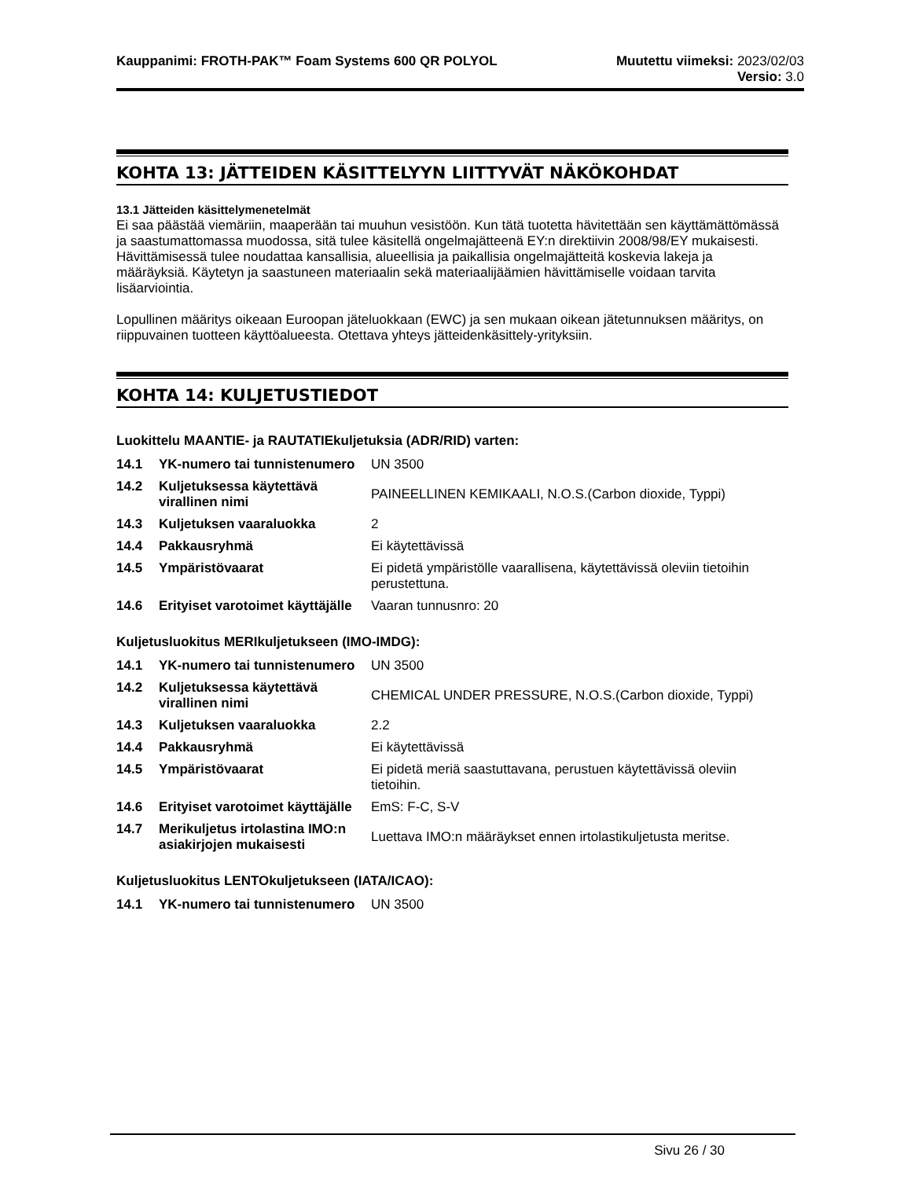Kauppanimi: FROTH-PAK™ Foam Systems 600 QR POLYOL Muutettu viimeksi: 2023/02/03
Versio: 3.0
KOHTA 13: JÄTTEIDEN KÄSITTELYYN LIITTYVÄT NÄKÖKOHDAT
13.1 Jätteiden käsittelymenetelmät
Ei saa päästää viemäriin, maaperään tai muuhun vesistöön. Kun tätä tuotetta hävitettään sen käyttämättömässä ja saastumattomassa muodossa, sitä tulee käsitellä ongelmajätteenä EY:n direktiivin 2008/98/EY mukaisesti. Hävittämisessä tulee noudattaa kansallisia, alueellisia ja paikallisia ongelmajätteitä koskevia lakeja ja määräyksiä. Käytetyn ja saastuneen materiaalin sekä materiaalijäämien hävittämiselle voidaan tarvita lisäarviointia.
Lopullinen määritys oikeaan Euroopan jäteluokkaan (EWC) ja sen mukaan oikean jätetunnuksen määritys, on riippuvainen tuotteen käyttöalueesta. Otettava yhteys jätteidenkäsittely-yrityksiin.
KOHTA 14: KULJETUSTIEDOT
Luokittelu MAANTIE- ja RAUTATIEkuljetuksia (ADR/RID) varten:
| 14.1 | YK-numero tai tunnistenumero | UN 3500 |
| 14.2 | Kuljetuksessa käytettävä virallinen nimi | PAINEELLINEN KEMIKAALI, N.O.S.(Carbon dioxide, Typpi) |
| 14.3 | Kuljetuksen vaaraluokka | 2 |
| 14.4 | Pakkausryhmä | Ei käytettävissä |
| 14.5 | Ympäristövaarat | Ei pidetä ympäristölle vaarallisena, käytettävissä oleviin tietoihin perustettuna. |
| 14.6 | Erityiset varotoimet käyttäjälle | Vaaran tunnusnro: 20 |
Kuljetusluokitus MERIkuljetukseen (IMO-IMDG):
| 14.1 | YK-numero tai tunnistenumero | UN 3500 |
| 14.2 | Kuljetuksessa käytettävä virallinen nimi | CHEMICAL UNDER PRESSURE, N.O.S.(Carbon dioxide, Typpi) |
| 14.3 | Kuljetuksen vaaraluokka | 2.2 |
| 14.4 | Pakkausryhmä | Ei käytettävissä |
| 14.5 | Ympäristövaarat | Ei pidetä meriä saastuttavana, perustuen käytettävissä oleviin tietoihin. |
| 14.6 | Erityiset varotoimet käyttäjälle | EmS: F-C, S-V |
| 14.7 | Merikuljetus irtolastina IMO:n asiakirjojen mukaisesti | Luettava IMO:n määräykset ennen irtolastikuljetusta meritse. |
Kuljetusluokitus LENTOkuljetukseen (IATA/ICAO):
| 14.1 | YK-numero tai tunnistenumero | UN 3500 |
Sivu 26 / 30